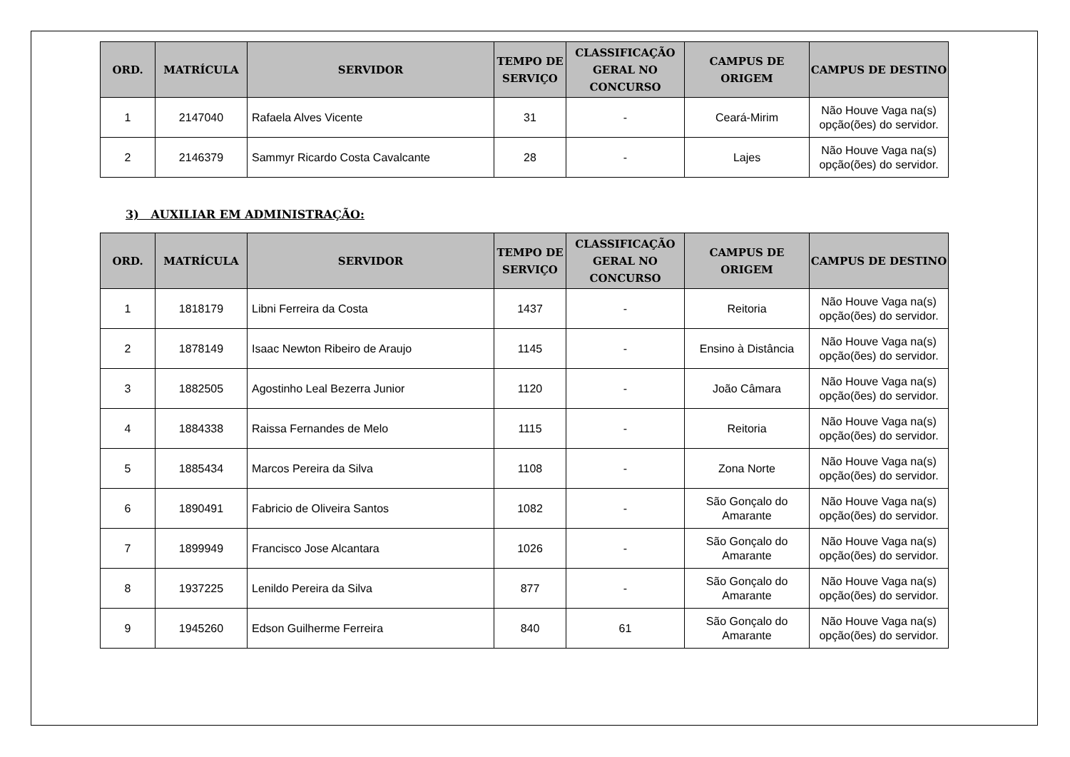| ORD. | MATRÍCULA | SERVIDOR | TEMPO DE SERVIÇO | CLASSIFICAÇÃO GERAL NO CONCURSO | CAMPUS DE ORIGEM | CAMPUS DE DESTINO |
| --- | --- | --- | --- | --- | --- | --- |
| 1 | 2147040 | Rafaela Alves Vicente | 31 | - | Ceará-Mirim | Não Houve Vaga na(s) opção(ões) do servidor. |
| 2 | 2146379 | Sammyr Ricardo Costa Cavalcante | 28 | - | Lajes | Não Houve Vaga na(s) opção(ões) do servidor. |
3) AUXILIAR EM ADMINISTRAÇÃO:
| ORD. | MATRÍCULA | SERVIDOR | TEMPO DE SERVIÇO | CLASSIFICAÇÃO GERAL NO CONCURSO | CAMPUS DE ORIGEM | CAMPUS DE DESTINO |
| --- | --- | --- | --- | --- | --- | --- |
| 1 | 1818179 | Libni Ferreira da Costa | 1437 | - | Reitoria | Não Houve Vaga na(s) opção(ões) do servidor. |
| 2 | 1878149 | Isaac Newton Ribeiro de Araujo | 1145 | - | Ensino à Distância | Não Houve Vaga na(s) opção(ões) do servidor. |
| 3 | 1882505 | Agostinho Leal Bezerra Junior | 1120 | - | João Câmara | Não Houve Vaga na(s) opção(ões) do servidor. |
| 4 | 1884338 | Raissa Fernandes de Melo | 1115 | - | Reitoria | Não Houve Vaga na(s) opção(ões) do servidor. |
| 5 | 1885434 | Marcos Pereira da Silva | 1108 | - | Zona Norte | Não Houve Vaga na(s) opção(ões) do servidor. |
| 6 | 1890491 | Fabricio de Oliveira Santos | 1082 | - | São Gonçalo do Amarante | Não Houve Vaga na(s) opção(ões) do servidor. |
| 7 | 1899949 | Francisco Jose Alcantara | 1026 | - | São Gonçalo do Amarante | Não Houve Vaga na(s) opção(ões) do servidor. |
| 8 | 1937225 | Lenildo Pereira da Silva | 877 | - | São Gonçalo do Amarante | Não Houve Vaga na(s) opção(ões) do servidor. |
| 9 | 1945260 | Edson Guilherme Ferreira | 840 | 61 | São Gonçalo do Amarante | Não Houve Vaga na(s) opção(ões) do servidor. |